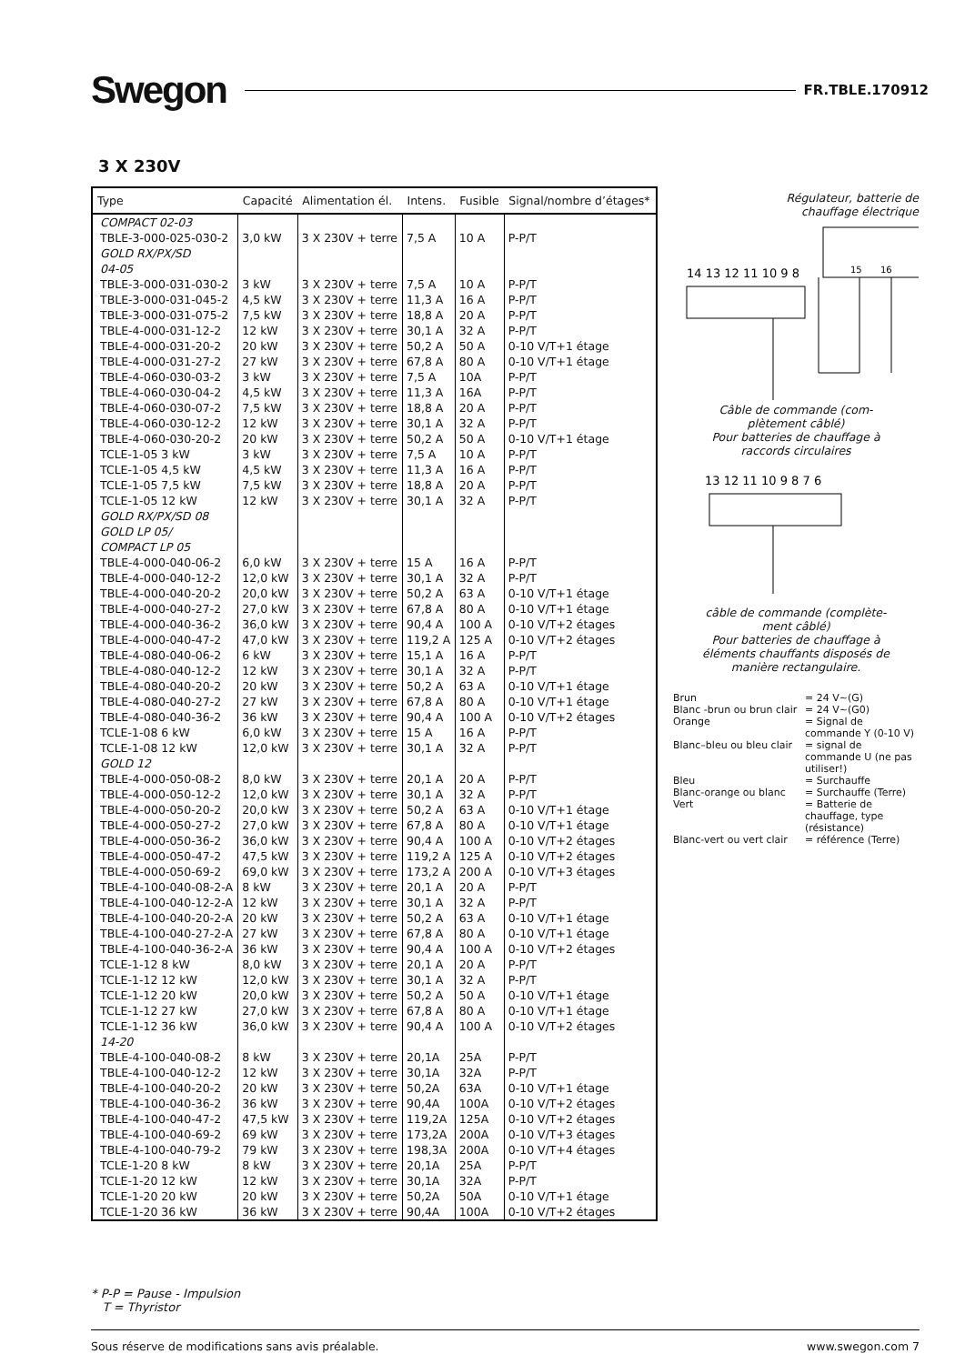Swegon FR.TBLE.170912
3 X 230V
| Type | Capacité | Alimentation él. | Intens. | Fusible | Signal/nombre d’étages* |
| --- | --- | --- | --- | --- | --- |
| COMPACT 02-03 | | | | | |
| TBLE-3-000-025-030-2 | 3,0 kW | 3 X 230V + terre | 7,5 A | 10 A | P-P/T |
| GOLD RX/PX/SD 04-05 | | | | | |
| TBLE-3-000-031-030-2 | 3 kW | 3 X 230V + terre | 7,5 A | 10 A | P-P/T |
| TBLE-3-000-031-045-2 | 4,5 kW | 3 X 230V + terre | 11,3 A | 16 A | P-P/T |
| TBLE-3-000-031-075-2 | 7,5 kW | 3 X 230V + terre | 18,8 A | 20 A | P-P/T |
| TBLE-4-000-031-12-2 | 12 kW | 3 X 230V + terre | 30,1 A | 32 A | P-P/T |
| TBLE-4-000-031-20-2 | 20 kW | 3 X 230V + terre | 50,2 A | 50 A | 0-10 V/T+1 étage |
| TBLE-4-000-031-27-2 | 27 kW | 3 X 230V + terre | 67,8 A | 80 A | 0-10 V/T+1 étage |
| TBLE-4-060-030-03-2 | 3 kW | 3 X 230V + terre | 7,5 A | 10A | P-P/T |
| TBLE-4-060-030-04-2 | 4,5 kW | 3 X 230V + terre | 11,3 A | 16A | P-P/T |
| TBLE-4-060-030-07-2 | 7,5 kW | 3 X 230V + terre | 18,8 A | 20 A | P-P/T |
| TBLE-4-060-030-12-2 | 12 kW | 3 X 230V + terre | 30,1 A | 32 A | P-P/T |
| TBLE-4-060-030-20-2 | 20 kW | 3 X 230V + terre | 50,2 A | 50 A | 0-10 V/T+1 étage |
| TCLE-1-05 3 kW | 3 kW | 3 X 230V + terre | 7,5 A | 10 A | P-P/T |
| TCLE-1-05 4,5 kW | 4,5 kW | 3 X 230V + terre | 11,3 A | 16 A | P-P/T |
| TCLE-1-05 7,5 kW | 7,5 kW | 3 X 230V + terre | 18,8 A | 20 A | P-P/T |
| TCLE-1-05 12 kW | 12 kW | 3 X 230V + terre | 30,1 A | 32 A | P-P/T |
| GOLD RX/PX/SD 08 GOLD LP 05/ COMPACT LP 05 | | | | | |
| TBLE-4-000-040-06-2 | 6,0 kW | 3 X 230V + terre | 15 A | 16 A | P-P/T |
| TBLE-4-000-040-12-2 | 12,0 kW | 3 X 230V + terre | 30,1 A | 32 A | P-P/T |
| TBLE-4-000-040-20-2 | 20,0 kW | 3 X 230V + terre | 50,2 A | 63 A | 0-10 V/T+1 étage |
| TBLE-4-000-040-27-2 | 27,0 kW | 3 X 230V + terre | 67,8 A | 80 A | 0-10 V/T+1 étage |
| TBLE-4-000-040-36-2 | 36,0 kW | 3 X 230V + terre | 90,4 A | 100 A | 0-10 V/T+2 étages |
| TBLE-4-000-040-47-2 | 47,0 kW | 3 X 230V + terre | 119,2 A | 125 A | 0-10 V/T+2 étages |
| TBLE-4-080-040-06-2 | 6 kW | 3 X 230V + terre | 15,1 A | 16 A | P-P/T |
| TBLE-4-080-040-12-2 | 12 kW | 3 X 230V + terre | 30,1 A | 32 A | P-P/T |
| TBLE-4-080-040-20-2 | 20 kW | 3 X 230V + terre | 50,2 A | 63 A | 0-10 V/T+1 étage |
| TBLE-4-080-040-27-2 | 27 kW | 3 X 230V + terre | 67,8 A | 80 A | 0-10 V/T+1 étage |
| TBLE-4-080-040-36-2 | 36 kW | 3 X 230V + terre | 90,4 A | 100 A | 0-10 V/T+2 étages |
| TCLE-1-08 6 kW | 6,0 kW | 3 X 230V + terre | 15 A | 16 A | P-P/T |
| TCLE-1-08 12 kW | 12,0 kW | 3 X 230V + terre | 30,1 A | 32 A | P-P/T |
| GOLD 12 | | | | | |
| TBLE-4-000-050-08-2 | 8,0 kW | 3 X 230V + terre | 20,1 A | 20 A | P-P/T |
| TBLE-4-000-050-12-2 | 12,0 kW | 3 X 230V + terre | 30,1 A | 32 A | P-P/T |
| TBLE-4-000-050-20-2 | 20,0 kW | 3 X 230V + terre | 50,2 A | 63 A | 0-10 V/T+1 étage |
| TBLE-4-000-050-27-2 | 27,0 kW | 3 X 230V + terre | 67,8 A | 80 A | 0-10 V/T+1 étage |
| TBLE-4-000-050-36-2 | 36,0 kW | 3 X 230V + terre | 90,4 A | 100 A | 0-10 V/T+2 étages |
| TBLE-4-000-050-47-2 | 47,5 kW | 3 X 230V + terre | 119,2 A | 125 A | 0-10 V/T+2 étages |
| TBLE-4-000-050-69-2 | 69,0 kW | 3 X 230V + terre | 173,2 A | 200 A | 0-10 V/T+3 étages |
| TBLE-4-100-040-08-2-A | 8 kW | 3 X 230V + terre | 20,1 A | 20 A | P-P/T |
| TBLE-4-100-040-12-2-A | 12 kW | 3 X 230V + terre | 30,1 A | 32 A | P-P/T |
| TBLE-4-100-040-20-2-A | 20 kW | 3 X 230V + terre | 50,2 A | 63 A | 0-10 V/T+1 étage |
| TBLE-4-100-040-27-2-A | 27 kW | 3 X 230V + terre | 67,8 A | 80 A | 0-10 V/T+1 étage |
| TBLE-4-100-040-36-2-A | 36 kW | 3 X 230V + terre | 90,4 A | 100 A | 0-10 V/T+2 étages |
| TCLE-1-12 8 kW | 8,0 kW | 3 X 230V + terre | 20,1 A | 20 A | P-P/T |
| TCLE-1-12 12 kW | 12,0 kW | 3 X 230V + terre | 30,1 A | 32 A | P-P/T |
| TCLE-1-12 20 kW | 20,0 kW | 3 X 230V + terre | 50,2 A | 50 A | 0-10 V/T+1 étage |
| TCLE-1-12 27 kW | 27,0 kW | 3 X 230V + terre | 67,8 A | 80 A | 0-10 V/T+1 étage |
| TCLE-1-12 36 kW | 36,0 kW | 3 X 230V + terre | 90,4 A | 100 A | 0-10 V/T+2 étages |
| 14-20 | | | | | |
| TBLE-4-100-040-08-2 | 8 kW | 3 X 230V + terre | 20,1A | 25A | P-P/T |
| TBLE-4-100-040-12-2 | 12 kW | 3 X 230V + terre | 30,1A | 32A | P-P/T |
| TBLE-4-100-040-20-2 | 20 kW | 3 X 230V + terre | 50,2A | 63A | 0-10 V/T+1 étage |
| TBLE-4-100-040-36-2 | 36 kW | 3 X 230V + terre | 90,4A | 100A | 0-10 V/T+2 étages |
| TBLE-4-100-040-47-2 | 47,5 kW | 3 X 230V + terre | 119,2A | 125A | 0-10 V/T+2 étages |
| TBLE-4-100-040-69-2 | 69 kW | 3 X 230V + terre | 173,2A | 200A | 0-10 V/T+3 étages |
| TBLE-4-100-040-79-2 | 79 kW | 3 X 230V + terre | 198,3A | 200A | 0-10 V/T+4 étages |
| TCLE-1-20 8 kW | 8 kW | 3 X 230V + terre | 20,1A | 25A | P-P/T |
| TCLE-1-20 12 kW | 12 kW | 3 X 230V + terre | 30,1A | 32A | P-P/T |
| TCLE-1-20 20 kW | 20 kW | 3 X 230V + terre | 50,2A | 50A | 0-10 V/T+1 étage |
| TCLE-1-20 36 kW | 36 kW | 3 X 230V + terre | 90,4A | 100A | 0-10 V/T+2 étages |
Régulateur, batterie de
chauffage électrique
15
16
14 13 12 11 10 9 8
Câble de commande (com-
plètement câblé)
Pour batteries de chauffage à
raccords circulaires
13 12 11 10 9 8 7 6
câble de commande (complète-
ment câblé)
Pour batteries de chauffage à
éléments chauffants disposés de
manière rectangulaire.
Brun = 24 V~(G) Blanc -brun ou brun clair = 24 V~(G0) Orange = Signal de commande Y (0-10 V) Blanc–bleu ou bleu clair = signal de commande U (ne pas utiliser!) Bleu = Surchauffe Blanc-orange ou blanc = Surchauffe (Terre) Vert = Batterie de chauffage, type (résistance) Blanc-vert ou vert clair = référence (Terre)
* P-P = Pause - Impulsion
T = Thyristor
Sous réserve de modifications sans avis préalable. www.swegon.com 7